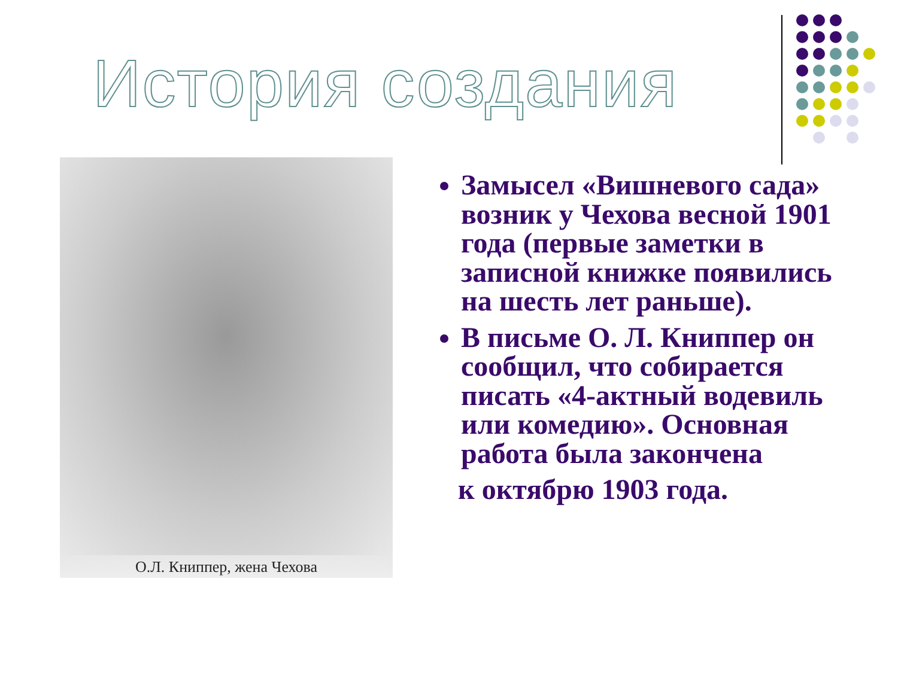История создания
О.Л. Книппер, жена Чехова
Замысел «Вишневого сада» возник у Чехова весной 1901 года (первые заметки в записной книжке появились на шесть лет раньше).
В письме О. Л. Книппер он сообщил, что собирается писать «4-актный водевиль или комедию». Основная работа была закончена
к октябрю 1903 года.